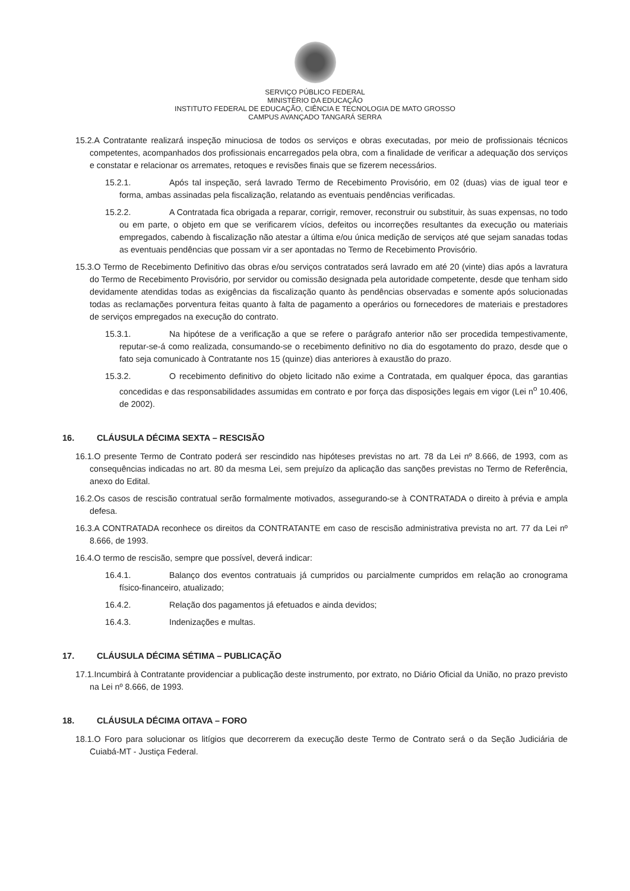SERVIÇO PÚBLICO FEDERAL
MINISTÉRIO DA EDUCAÇÃO
INSTITUTO FEDERAL DE EDUCAÇÃO, CIÊNCIA E TECNOLOGIA DE MATO GROSSO
CAMPUS AVANÇADO TANGARÁ SERRA
15.2.A Contratante realizará inspeção minuciosa de todos os serviços e obras executadas, por meio de profissionais técnicos competentes, acompanhados dos profissionais encarregados pela obra, com a finalidade de verificar a adequação dos serviços e constatar e relacionar os arremates, retoques e revisões finais que se fizerem necessários.
15.2.1. Após tal inspeção, será lavrado Termo de Recebimento Provisório, em 02 (duas) vias de igual teor e forma, ambas assinadas pela fiscalização, relatando as eventuais pendências verificadas.
15.2.2. A Contratada fica obrigada a reparar, corrigir, remover, reconstruir ou substituir, às suas expensas, no todo ou em parte, o objeto em que se verificarem vícios, defeitos ou incorreções resultantes da execução ou materiais empregados, cabendo à fiscalização não atestar a última e/ou única medição de serviços até que sejam sanadas todas as eventuais pendências que possam vir a ser apontadas no Termo de Recebimento Provisório.
15.3.O Termo de Recebimento Definitivo das obras e/ou serviços contratados será lavrado em até 20 (vinte) dias após a lavratura do Termo de Recebimento Provisório, por servidor ou comissão designada pela autoridade competente, desde que tenham sido devidamente atendidas todas as exigências da fiscalização quanto às pendências observadas e somente após solucionadas todas as reclamações porventura feitas quanto à falta de pagamento a operários ou fornecedores de materiais e prestadores de serviços empregados na execução do contrato.
15.3.1. Na hipótese de a verificação a que se refere o parágrafo anterior não ser procedida tempestivamente, reputar-se-á como realizada, consumando-se o recebimento definitivo no dia do esgotamento do prazo, desde que o fato seja comunicado à Contratante nos 15 (quinze) dias anteriores à exaustão do prazo.
15.3.2. O recebimento definitivo do objeto licitado não exime a Contratada, em qualquer época, das garantias concedidas e das responsabilidades assumidas em contrato e por força das disposições legais em vigor (Lei n<sup>o</sup> 10.406, de 2002).
16. CLÁUSULA DÉCIMA SEXTA – RESCISÃO
16.1.O presente Termo de Contrato poderá ser rescindido nas hipóteses previstas no art. 78 da Lei nº 8.666, de 1993, com as consequências indicadas no art. 80 da mesma Lei, sem prejuízo da aplicação das sanções previstas no Termo de Referência, anexo do Edital.
16.2.Os casos de rescisão contratual serão formalmente motivados, assegurando-se à CONTRATADA o direito à prévia e ampla defesa.
16.3.A CONTRATADA reconhece os direitos da CONTRATANTE em caso de rescisão administrativa prevista no art. 77 da Lei nº 8.666, de 1993.
16.4.O termo de rescisão, sempre que possível, deverá indicar:
16.4.1. Balanço dos eventos contratuais já cumpridos ou parcialmente cumpridos em relação ao cronograma físico-financeiro, atualizado;
16.4.2. Relação dos pagamentos já efetuados e ainda devidos;
16.4.3. Indenizações e multas.
17. CLÁUSULA DÉCIMA SÉTIMA – PUBLICAÇÃO
17.1.Incumbirá à Contratante providenciar a publicação deste instrumento, por extrato, no Diário Oficial da União, no prazo previsto na Lei nº 8.666, de 1993.
18. CLÁUSULA DÉCIMA OITAVA – FORO
18.1.O Foro para solucionar os litígios que decorrerem da execução deste Termo de Contrato será o da Seção Judiciária de Cuiabá-MT - Justiça Federal.